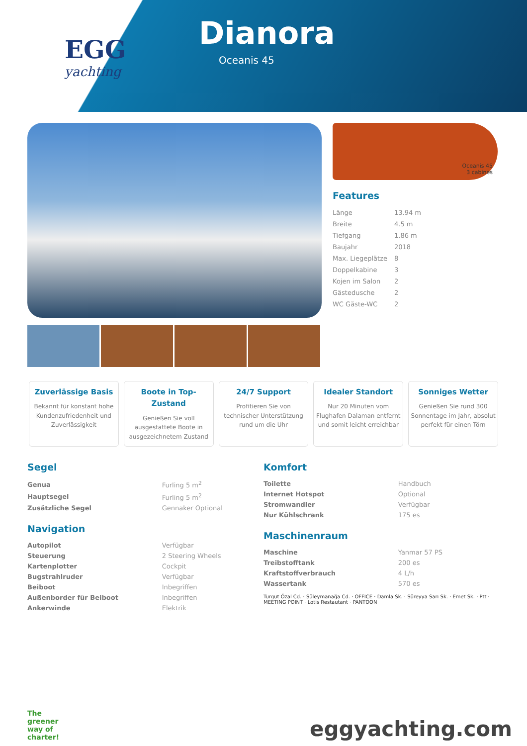EGG
yachting
Dianora
Oceanis 45
Oceanis 45
3 cabines
Features
| Länge | 13.94 m |
| Breite | 4.5 m |
| Tiefgang | 1.86 m |
| Baujahr | 2018 |
| Max. Liegeplätze | 8 |
| Doppelkabine | 3 |
| Kojen im Salon | 2 |
| Gästedusche | 2 |
| WC Gäste-WC | 2 |
Zuverlässige Basis
Bekannt für konstant hohe Kundenzufriedenheit und Zuverlässigkeit
Boote in Top-Zustand
Genießen Sie voll ausgestattete Boote in ausgezeichnetem Zustand
24/7 Support
Profitieren Sie von technischer Unterstützung rund um die Uhr
Idealer Standort
Nur 20 Minuten vom Flughafen Dalaman entfernt und somit leicht erreichbar
Sonniges Wetter
Genießen Sie rund 300 Sonnentage im Jahr, absolut perfekt für einen Törn
Segel
| Genua | Furling 5 m<sup>2</sup> |
| Hauptsegel | Furling 5 m<sup>2</sup> |
| Zusätzliche Segel | Gennaker Optional |
Navigation
| Autopilot | Verfügbar |
| Steuerung | 2 Steering Wheels |
| Kartenplotter | Cockpit |
| Bugstrahlruder | Verfügbar |
| Beiboot | Inbegriffen |
| Außenborder für Beiboot | Inbegriffen |
| Ankerwinde | Elektrik |
Komfort
| Toilette | Handbuch |
| Internet Hotspot | Optional |
| Stromwandler | Verfügbar |
| Nur Kühlschrank | 175 es |
Maschinenraum
| Maschine | Yanmar 57 PS |
| Treibstofftank | 200 es |
| Kraftstoffverbrauch | 4 L/h |
| Wassertank | 570 es |
Turgut Özal Cd. · Süleymanağa Cd. · OFFICE · Damla Sk. · Süreyya Sarı Sk. · Emet Sk. · Ptt · MEETING POINT · Lotis Restautant · PANTOON
The
greener
way of
charter!
eggyachting.com